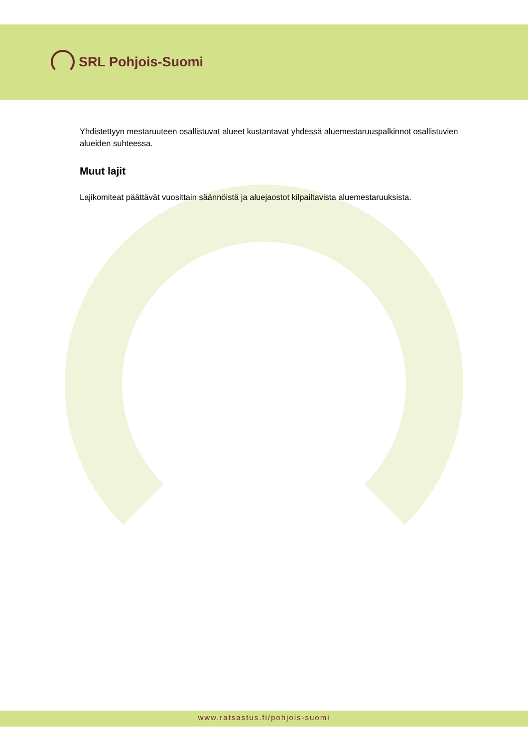SRL Pohjois-Suomi
Yhdistettyyn mestaruuteen osallistuvat alueet kustantavat yhdessä aluemestaruuspalkinnot osallistuvien alueiden suhteessa.
Muut lajit
Lajikomiteat päättävät vuosittain säännöistä ja aluejaostot kilpailtavista aluemestaruuksista.
www.ratsastus.fi/pohjois-suomi